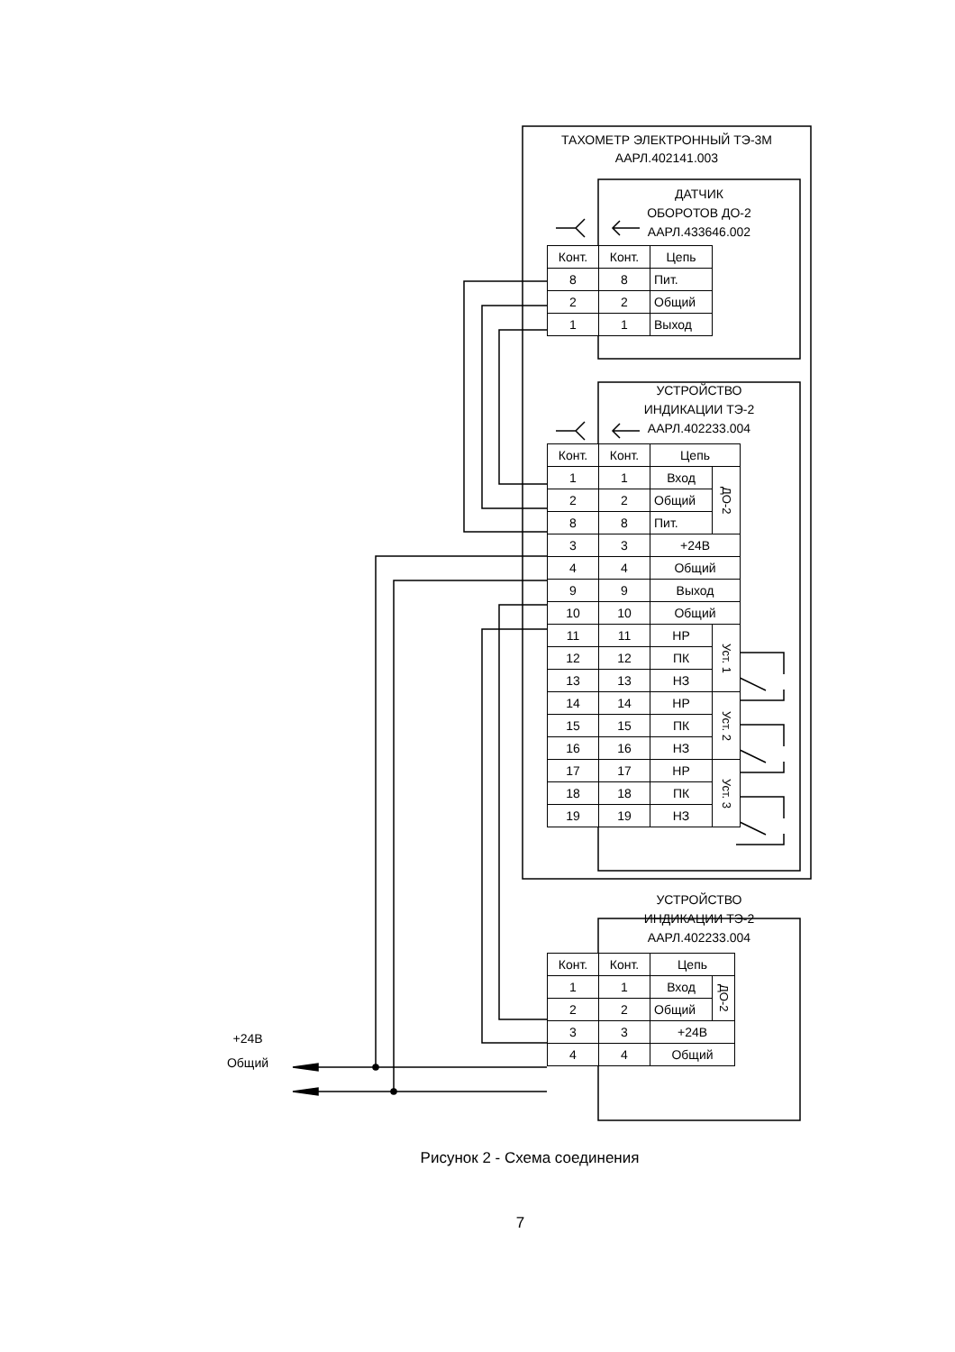ТАХОМЕТР ЭЛЕКТРОННЫЙ ТЭ-3М
ААРЛ.402141.003
ДАТЧИК
ОБОРОТОВ ДО-2
ААРЛ.433646.002
| Конт. | Конт. | Цепь |
| 8 | 8 | Пит. |
| 2 | 2 | Общий |
| 1 | 1 | Выход |
УСТРОЙСТВО
ИНДИКАЦИИ ТЭ-2
ААРЛ.402233.004
| Конт. | Конт. | Цепь | |
| 1 | 1 | Вход | ДО-2 |
| 2 | 2 | Общий | |
| 8 | 8 | Пит. | |
| 3 | 3 | +24В | |
| 4 | 4 | Общий | |
| 9 | 9 | Выход | |
| 10 | 10 | Общий | |
| 11 | 11 | НР | Уст. 1 |
| 12 | 12 | ПК | |
| 13 | 13 | НЗ | |
| 14 | 14 | НР | Уст. 2 |
| 15 | 15 | ПК | |
| 16 | 16 | НЗ | |
| 17 | 17 | НР | Уст. 3 |
| 18 | 18 | ПК | |
| 19 | 19 | НЗ | |
УСТРОЙСТВО
ИНДИКАЦИИ ТЭ-2
ААРЛ.402233.004
+24В
Общий
| Конт. | Конт. | Цепь | |
| 1 | 1 | Вход | ДО-2 |
| 2 | 2 | Общий | |
| 3 | 3 | +24В | |
| 4 | 4 | Общий | |
Рисунок 2 - Схема соединения
7